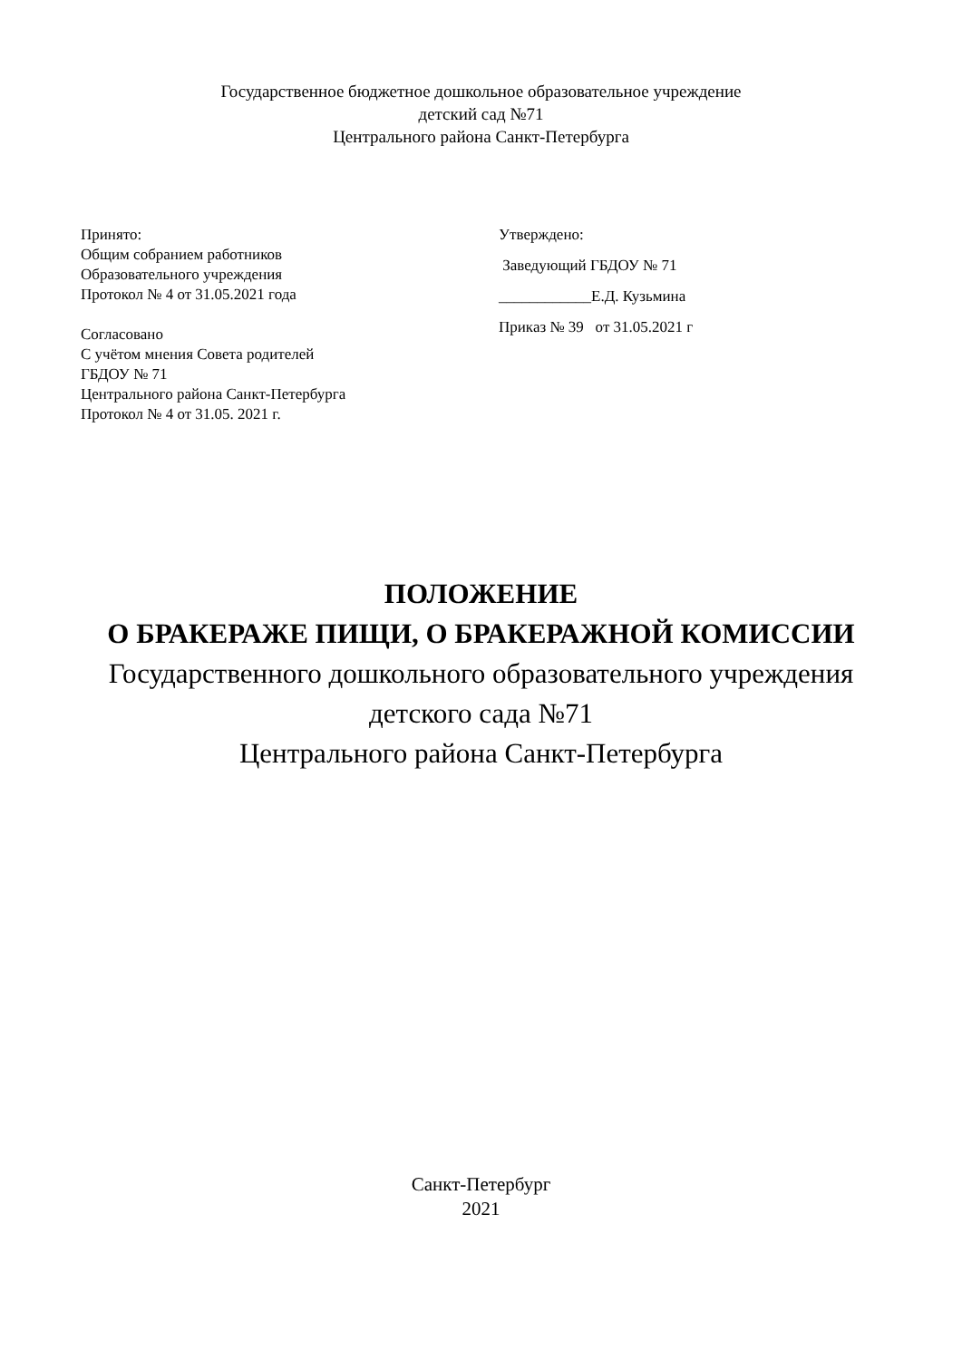Государственное бюджетное дошкольное образовательное учреждение
детский сад №71
Центрального района Санкт-Петербурга
Принято:
Общим собранием работников
Образовательного учреждения
Протокол № 4 от 31.05.2021 года
Согласовано
С учётом мнения Совета родителей
ГБДОУ № 71
Центрального района Санкт-Петербурга
Протокол № 4 от 31.05. 2021 г.
Утверждено:
Заведующий ГБДОУ № 71
____________Е.Д. Кузьмина
Приказ № 39 от 31.05.2021 г
ПОЛОЖЕНИЕ
О БРАКЕРАЖЕ ПИЩИ, О БРАКЕРАЖНОЙ КОМИССИИ
Государственного дошкольного образовательного учреждения
детского сада №71
Центрального района Санкт-Петербурга
Санкт-Петербург
2021